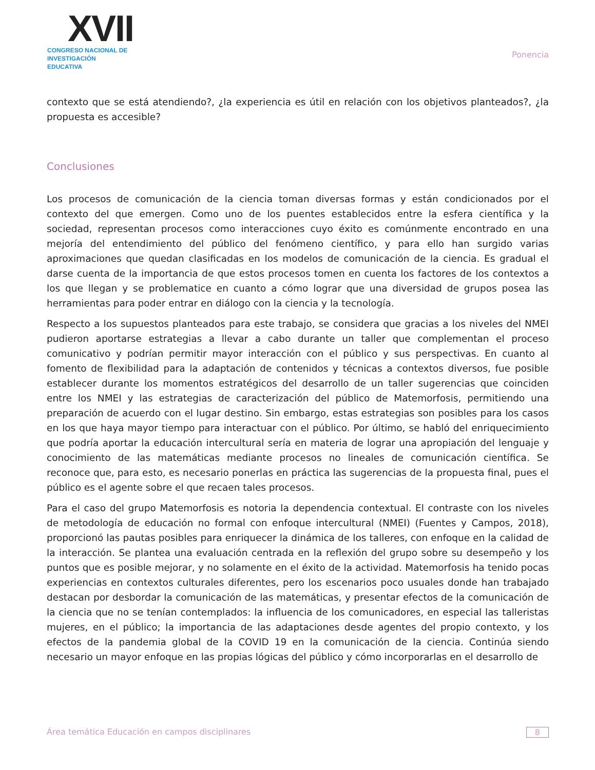XVII
CONGRESO NACIONAL DE
INVESTIGACIÓN EDUCATIVA
Ponencia
contexto que se está atendiendo?, ¿la experiencia es útil en relación con los objetivos planteados?, ¿la propuesta es accesible?
Conclusiones
Los procesos de comunicación de la ciencia toman diversas formas y están condicionados por el contexto del que emergen. Como uno de los puentes establecidos entre la esfera científica y la sociedad, representan procesos como interacciones cuyo éxito es comúnmente encontrado en una mejoría del entendimiento del público del fenómeno científico, y para ello han surgido varias aproximaciones que quedan clasificadas en los modelos de comunicación de la ciencia. Es gradual el darse cuenta de la importancia de que estos procesos tomen en cuenta los factores de los contextos a los que llegan y se problematice en cuanto a cómo lograr que una diversidad de grupos posea las herramientas para poder entrar en diálogo con la ciencia y la tecnología.
Respecto a los supuestos planteados para este trabajo, se considera que gracias a los niveles del NMEI pudieron aportarse estrategias a llevar a cabo durante un taller que complementan el proceso comunicativo y podrían permitir mayor interacción con el público y sus perspectivas. En cuanto al fomento de flexibilidad para la adaptación de contenidos y técnicas a contextos diversos, fue posible establecer durante los momentos estratégicos del desarrollo de un taller sugerencias que coinciden entre los NMEI y las estrategias de caracterización del público de Matemorfosis, permitiendo una preparación de acuerdo con el lugar destino. Sin embargo, estas estrategias son posibles para los casos en los que haya mayor tiempo para interactuar con el público. Por último, se habló del enriquecimiento que podría aportar la educación intercultural sería en materia de lograr una apropiación del lenguaje y conocimiento de las matemáticas mediante procesos no lineales de comunicación científica. Se reconoce que, para esto, es necesario ponerlas en práctica las sugerencias de la propuesta final, pues el público es el agente sobre el que recaen tales procesos.
Para el caso del grupo Matemorfosis es notoria la dependencia contextual. El contraste con los niveles de metodología de educación no formal con enfoque intercultural (NMEI) (Fuentes y Campos, 2018), proporcionó las pautas posibles para enriquecer la dinámica de los talleres, con enfoque en la calidad de la interacción. Se plantea una evaluación centrada en la reflexión del grupo sobre su desempeño y los puntos que es posible mejorar, y no solamente en el éxito de la actividad. Matemorfosis ha tenido pocas experiencias en contextos culturales diferentes, pero los escenarios poco usuales donde han trabajado destacan por desbordar la comunicación de las matemáticas, y presentar efectos de la comunicación de la ciencia que no se tenían contemplados: la influencia de los comunicadores, en especial las talleristas mujeres, en el público; la importancia de las adaptaciones desde agentes del propio contexto, y los efectos de la pandemia global de la COVID 19 en la comunicación de la ciencia. Continúa siendo necesario un mayor enfoque en las propias lógicas del público y cómo incorporarlas en el desarrollo de
Área temática Educación en campos disciplinares 8